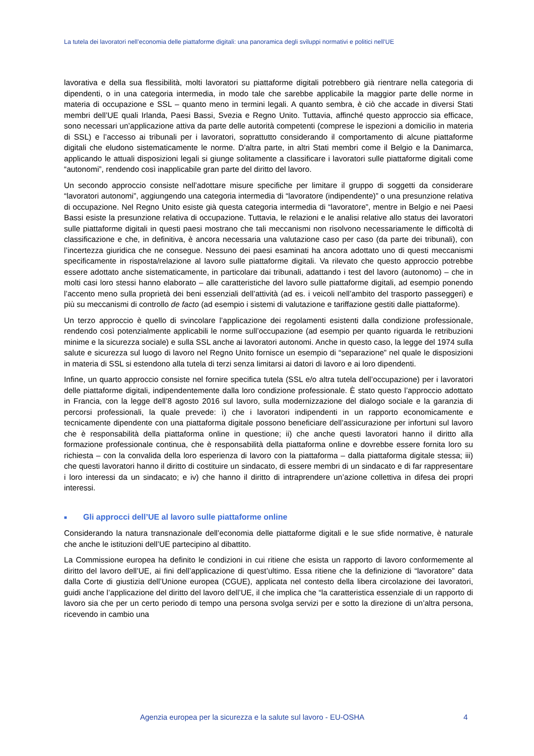La tutela dei lavoratori nell’economia delle piattaforme digitali: una panoramica degli sviluppi normativi e politici nell’UE
lavorativa e della sua flessibilità, molti lavoratori su piattaforme digitali potrebbero già rientrare nella categoria di dipendenti, o in una categoria intermedia, in modo tale che sarebbe applicabile la maggior parte delle norme in materia di occupazione e SSL – quanto meno in termini legali. A quanto sembra, è ciò che accade in diversi Stati membri dell’UE quali Irlanda, Paesi Bassi, Svezia e Regno Unito. Tuttavia, affinché questo approccio sia efficace, sono necessari un’applicazione attiva da parte delle autorità competenti (comprese le ispezioni a domicilio in materia di SSL) e l’accesso ai tribunali per i lavoratori, soprattutto considerando il comportamento di alcune piattaforme digitali che eludono sistematicamente le norme. D’altra parte, in altri Stati membri come il Belgio e la Danimarca, applicando le attuali disposizioni legali si giunge solitamente a classificare i lavoratori sulle piattaforme digitali come “autonomi”, rendendo così inapplicabile gran parte del diritto del lavoro.
Un secondo approccio consiste nell’adottare misure specifiche per limitare il gruppo di soggetti da considerare “lavoratori autonomi”, aggiungendo una categoria intermedia di “lavoratore (indipendente)” o una presunzione relativa di occupazione. Nel Regno Unito esiste già questa categoria intermedia di “lavoratore”, mentre in Belgio e nei Paesi Bassi esiste la presunzione relativa di occupazione. Tuttavia, le relazioni e le analisi relative allo status dei lavoratori sulle piattaforme digitali in questi paesi mostrano che tali meccanismi non risolvono necessariamente le difficoltà di classificazione e che, in definitiva, è ancora necessaria una valutazione caso per caso (da parte dei tribunali), con l’incertezza giuridica che ne consegue. Nessuno dei paesi esaminati ha ancora adottato uno di questi meccanismi specificamente in risposta/relazione al lavoro sulle piattaforme digitali. Va rilevato che questo approccio potrebbe essere adottato anche sistematicamente, in particolare dai tribunali, adattando i test del lavoro (autonomo) – che in molti casi loro stessi hanno elaborato – alle caratteristiche del lavoro sulle piattaforme digitali, ad esempio ponendo l’accento meno sulla proprietà dei beni essenziali dell’attività (ad es. i veicoli nell’ambito del trasporto passeggeri) e più su meccanismi di controllo de facto (ad esempio i sistemi di valutazione e tariffazione gestiti dalle piattaforme).
Un terzo approccio è quello di svincolare l’applicazione dei regolamenti esistenti dalla condizione professionale, rendendo così potenzialmente applicabili le norme sull’occupazione (ad esempio per quanto riguarda le retribuzioni minime e la sicurezza sociale) e sulla SSL anche ai lavoratori autonomi. Anche in questo caso, la legge del 1974 sulla salute e sicurezza sul luogo di lavoro nel Regno Unito fornisce un esempio di “separazione” nel quale le disposizioni in materia di SSL si estendono alla tutela di terzi senza limitarsi ai datori di lavoro e ai loro dipendenti.
Infine, un quarto approccio consiste nel fornire specifica tutela (SSL e/o altra tutela dell’occupazione) per i lavoratori delle piattaforme digitali, indipendentemente dalla loro condizione professionale. È stato questo l’approccio adottato in Francia, con la legge dell’8 agosto 2016 sul lavoro, sulla modernizzazione del dialogo sociale e la garanzia di percorsi professionali, la quale prevede: ì) che i lavoratori indipendenti in un rapporto economicamente e tecnicamente dipendente con una piattaforma digitale possono beneficiare dell’assicurazione per infortuni sul lavoro che è responsabilità della piattaforma online in questione; ii) che anche questi lavoratori hanno il diritto alla formazione professionale continua, che è responsabilità della piattaforma online e dovrebbe essere fornita loro su richiesta – con la convalida della loro esperienza di lavoro con la piattaforma – dalla piattaforma digitale stessa; iii) che questi lavoratori hanno il diritto di costituire un sindacato, di essere membri di un sindacato e di far rappresentare i loro interessi da un sindacato; e iv) che hanno il diritto di intraprendere un’azione collettiva in difesa dei propri interessi.
■ Gli approcci dell’UE al lavoro sulle piattaforme online
Considerando la natura transnazionale dell’economia delle piattaforme digitali e le sue sfide normative, è naturale che anche le istituzioni dell’UE partecipino al dibattito.
La Commissione europea ha definito le condizioni in cui ritiene che esista un rapporto di lavoro conformemente al diritto del lavoro dell’UE, ai fini dell’applicazione di quest’ultimo. Essa ritiene che la definizione di “lavoratore” data dalla Corte di giustizia dell’Unione europea (CGUE), applicata nel contesto della libera circolazione dei lavoratori, guidi anche l’applicazione del diritto del lavoro dell’UE, il che implica che “la caratteristica essenziale di un rapporto di lavoro sia che per un certo periodo di tempo una persona svolga servizi per e sotto la direzione di un’altra persona, ricevendo in cambio una
Agenzia europea per la sicurezza e la salute sul lavoro - EU-OSHA 4